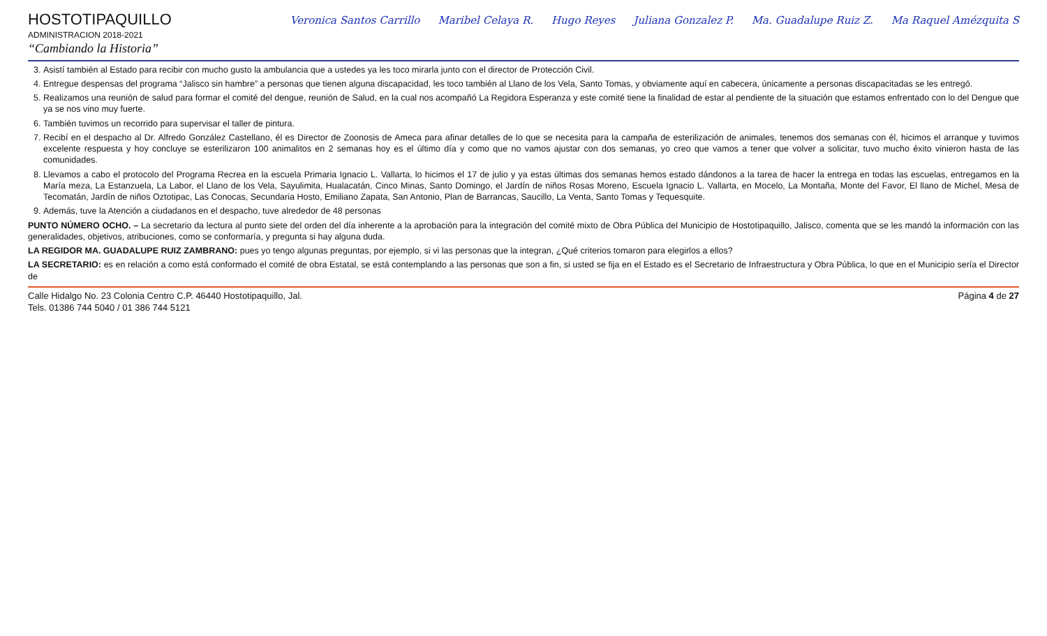HOSTOTIPAQUILLO
ADMINISTRACION 2018-2021
“Cambiando la Historia”
Veronica Santos Carrillo Maribel Celaya R. Hugo Reyes Juliana Gonzalez P. Ma. Guadalupe Ruiz Z. Ma Raquel Amézquita S
3. Asistí también al Estado para recibir con mucho gusto la ambulancia que a ustedes ya les toco mirarla junto con el director de Protección Civil.
4. Entregue despensas del programa “Jalisco sin hambre” a personas que tienen alguna discapacidad, les toco también al Llano de los Vela, Santo Tomas, y obviamente aquí en cabecera, únicamente a personas discapacitadas se les entregó.
5. Realizamos una reunión de salud para formar el comité del dengue, reunión de Salud, en la cual nos acompañó La Regidora Esperanza y este comité tiene la finalidad de estar al pendiente de la situación que estamos enfrentado con lo del Dengue que ya se nos vino muy fuerte.
6. También tuvimos un recorrido para supervisar el taller de pintura.
7. Recibí en el despacho al Dr. Alfredo González Castellano, él es Director de Zoonosis de Ameca para afinar detalles de lo que se necesita para la campaña de esterilización de animales, tenemos dos semanas con él, hicimos el arranque y tuvimos excelente respuesta y hoy concluye se esterilizaron 100 animalitos en 2 semanas hoy es el último día y como que no vamos ajustar con dos semanas, yo creo que vamos a tener que volver a solicitar, tuvo mucho éxito vinieron hasta de las comunidades.
8. Llevamos a cabo el protocolo del Programa Recrea en la escuela Primaria Ignacio L. Vallarta, lo hicimos el 17 de julio y ya estas últimas dos semanas hemos estado dándonos a la tarea de hacer la entrega en todas las escuelas, entregamos en la María meza, La Estanzuela, La Labor, el Llano de los Vela, Sayulimita, Hualacatán, Cinco Minas, Santo Domingo, el Jardín de niños Rosas Moreno, Escuela Ignacio L. Vallarta, en Mocelo, La Montaña, Monte del Favor, El llano de Michel, Mesa de Tecomatán, Jardín de niños Oztotipac, Las Conocas, Secundaria Hosto, Emiliano Zapata, San Antonio, Plan de Barrancas, Saucillo, La Venta, Santo Tomas y Tequesquite.
9. Además, tuve la Atención a ciudadanos en el despacho, tuve alrededor de 48 personas
PUNTO NÚMERO OCHO. – La secretario da lectura al punto siete del orden del día inherente a la aprobación para la integración del comité mixto de Obra Pública del Municipio de Hostotipaquillo, Jalisco, comenta que se les mandó la información con las generalidades, objetivos, atribuciones, como se conformaría, y pregunta si hay alguna duda.
LA REGIDOR MA. GUADALUPE RUIZ ZAMBRANO: pues yo tengo algunas preguntas, por ejemplo, si vi las personas que la integran, ¿Qué criterios tomaron para elegirlos a ellos?
LA SECRETARIO: es en relación a como está conformado el comité de obra Estatal, se está contemplando a las personas que son a fin, si usted se fija en el Estado es el Secretario de Infraestructura y Obra Pública, lo que en el Municipio sería el Director de
Calle Hidalgo No. 23 Colonia Centro C.P. 46440 Hostotipaquillo, Jal.
Tels. 01386 744 5040 / 01 386 744 5121
Página 4 de 27